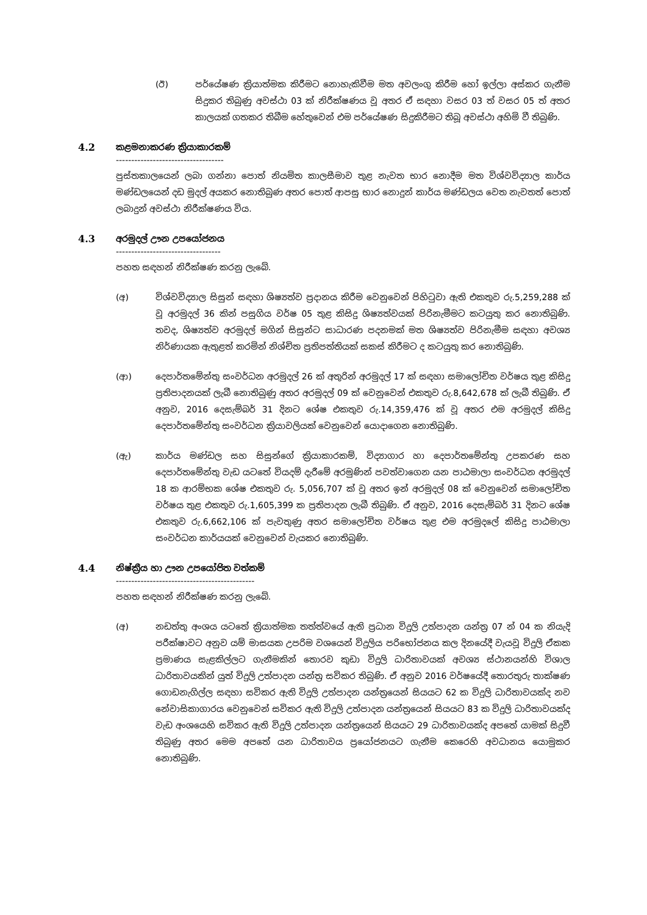(ඊ) පර්යේෂණ ක්‍රියාත්මක කිරීමට නොහැකිවීම මත අවලංගු කිරීම හෝ ඉල්ලා අස්කර ගැනීම සිදුකර තිබුණු අවස්ථා 03 ක් නිරීක්ෂණය වූ අතර ඒ සඳහා වසර 03 ත් වසර 05 ත් අතර කාලයක් ගතකර තිබීම හේතුවෙන් එම පර්යේෂණ සිදුකිරීමට තිබූ අවස්ථා අහිමි වී තිබුණි.
4.2 කළමනාකරණ ක්‍රියාකාරකම්
-----------------------------------
පුස්තකාලයෙන් ලබා ගන්නා පොත් නියමිත කාලසීමාව තුළ නැවත භාර නොදීම මත විශ්වවිද්‍යාල කාර්ය මණ්ඩලයෙන් දඩ මුදල් අයකර නොතිබුණ අතර පොත් ආපසු භාර නොදුන් කාර්ය මණ්ඩලය වෙත නැවතත් පොත් ලබාදුන් අවස්ථා නිරීක්ෂණය විය.
4.3 අරමුදල් ඌන උපයෝජනය
----------------------------------
පහත සඳහන් නිරීක්ෂණ කරනු ලැබේ.
(අ) විශ්වවිද්‍යාල සිසුන් සඳහා ශිෂ්‍යත්ව ප්‍රදානය කිරීම වෙනුවෙන් පිහිටුවා ඇති එකතුව රු.5,259,288 ක් වූ අරමුදල් 36 කින් පසුගිය වර්ෂ 05 තුළ කිසිදු ශිෂ්‍යත්වයක් පිරිනැමීමට කටයුතු කර නොතිබුණි. තවද, ශිෂ්‍යත්ව අරමුදල් මගින් සිසුන්ට සාධාරණ පදනමක් මත ශිෂ්‍යත්ව පිරිනැමීම සඳහා අවශ්‍ය නිර්ණායක ඇතුළත් කරමින් නිශ්චිත ප්‍රතිපත්තියක් සකස් කිරීමට ද කටයුතු කර නොතිබුණි.
(ආ) දෙපාර්තමේන්තු සංවර්ධන අරමුදල් 26 ක් අතුරින් අරමුදල් 17 ක් සඳහා සමාලෝචිත වර්ෂය තුළ කිසිදු ප්‍රතිපාදනයක් ලැබී නොතිබුණු අතර අරමුදල් 09 ක් වෙනුවෙන් එකතුව රු.8,642,678 ක් ලැබී තිබුණි. ඒ අනුව, 2016 දෙසැම්බර් 31 දිනට ශේෂ එකතුව රු.14,359,476 ක් වූ අතර එම අරමුදල් කිසිදු දෙපාර්තමේන්තු සංවර්ධන ක්‍රියාවලියක් වෙනුවෙන් යොදාගෙන නොතිබුණි.
(ඇ) කාර්ය මණ්ඩල සහ සිසුන්ගේ ක්‍රියාකාරකම්, විද්‍යාගාර හා දෙපාර්තමේන්තු උපකරණ සහ දෙපාර්තමේන්තු වැඩ යටතේ වියදම් දැරීමේ අරමුණින් පවත්වාගෙන යන පාඨමාලා සංවර්ධන අරමුදල් 18 ක ආරම්භක ශේෂ එකතුව රු. 5,056,707 ක් වූ අතර ඉන් අරමුදල් 08 ක් වෙනුවෙන් සමාලෝචිත වර්ෂය තුළ එකතුව රු.1,605,399 ක ප්‍රතිපාදන ලැබී තිබුණි. ඒ අනුව, 2016 දෙසැම්බර් 31 දිනට ශේෂ එකතුව රු.6,662,106 ක් පැවතුණු අතර සමාලෝචිත වර්ෂය තුළ එම අරමුදලේ කිසිදු පාඨමාලා සංවර්ධන කාර්යයක් වෙනුවෙන් වැයකර නොතිබුණි.
4.4 නිෂ්ක්‍රීය හා ඌන උපයෝජිත වත්කම්
---------------------------------------------
පහත සඳහන් නිරීක්ෂණ කරනු ලැබේ.
(අ) නඩත්තු අංශය යටතේ ක්‍රියාත්මක තත්ත්වයේ ඇති ප්‍රධාන විදුලි උත්පාදන යන්ත්‍ර 07 න් 04 ක නියැදි පරීක්ෂාවට අනුව යම් මාසයක උපරිම වශයෙන් විදුලිය පරිභෝජනය කල දිනයේදී වැයවූ විදුලි ඒකක ප්‍රමාණය සැළකිල්ලට ගැනීමකින් තොරව කුඩා විදුලි ධාරිතාවයක් අවශ්‍ය ස්ථානයන්හි විශාල ධාරිතාවයකින් යුත් විදුලි උත්පාදන යන්ත්‍ර සවිකර තිබුණි. ඒ අනුව 2016 වර්ෂයේදී තොරතුරු තාක්ෂණ ගොඩනැගිල්ල සඳහා සවිකර ඇති විදුලි උත්පාදන යන්ත්‍රයෙන් සියයට 62 ක විදුලි ධාරිතාවයක්ද නව නේවාසිකාගාරය වෙනුවෙන් සවිකර ඇති විදුලි උත්පාදන යන්ත්‍රයෙන් සියයට 83 ක විදුලි ධාරිතාවයක්ද වැඩ අංශයෙහි සවිකර ඇති විදුලි උත්පාදන යන්ත්‍රයෙන් සියයට 29 ධාරිතාවයක්ද අපතේ යාමක් සිදුවී තිබුණු අතර මෙම අපතේ යන ධාරිතාවය ප්‍රයෝජනයට ගැනීම කෙරෙහි අවධානය යොමුකර නොතිබුණි.